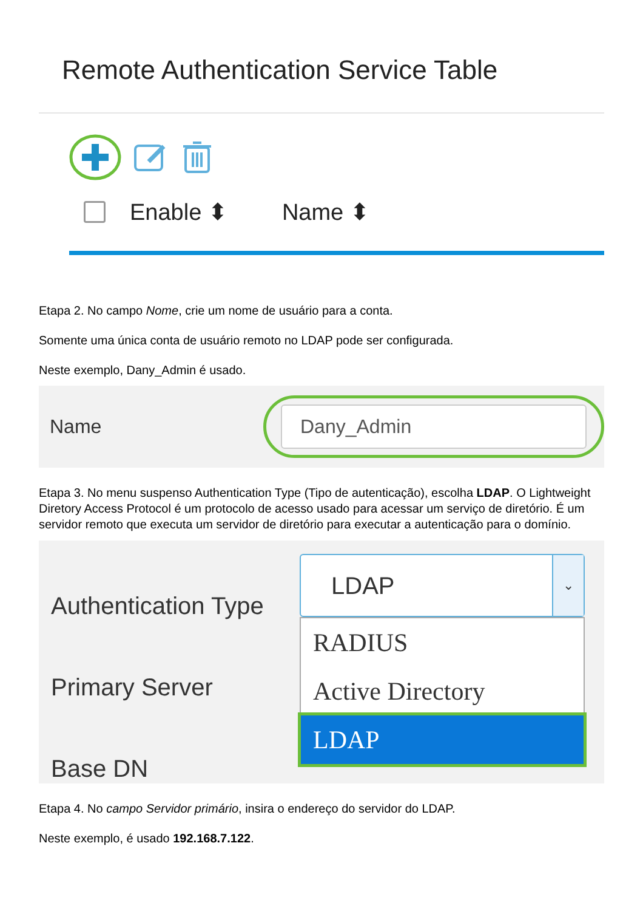Remote Authentication Service Table
Enable ⬍ Name ⬍
Etapa 2. No campo Nome, crie um nome de usuário para a conta.
Somente uma única conta de usuário remoto no LDAP pode ser configurada.
Neste exemplo, Dany_Admin é usado.
Name Dany_Admin
Etapa 3. No menu suspenso Authentication Type (Tipo de autenticação), escolha LDAP. O Lightweight Diretory Access Protocol é um protocolo de acesso usado para acessar um serviço de diretório. É um servidor remoto que executa um servidor de diretório para executar a autenticação para o domínio.
Authentication Type
Primary Server
Base DN
LDAP ⌄
RADIUS
Active Directory
LDAP
Etapa 4. No campo Servidor primário, insira o endereço do servidor do LDAP.
Neste exemplo, é usado 192.168.7.122.